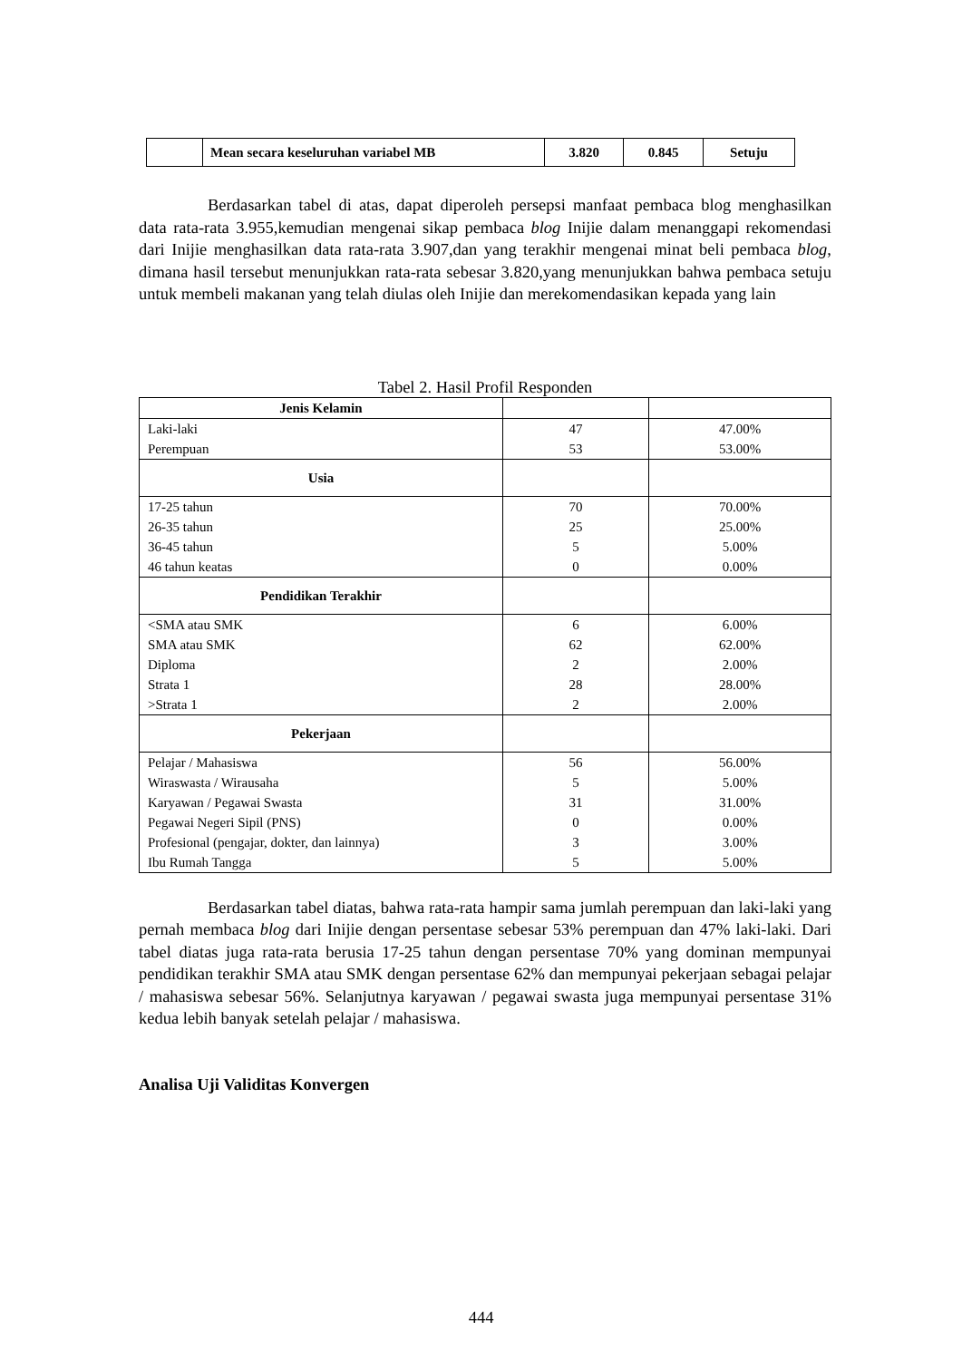| | Mean secara keseluruhan variabel MB | 3.820 | 0.845 | Setuju |
Berdasarkan tabel di atas, dapat diperoleh persepsi manfaat pembaca blog menghasilkan data rata-rata 3.955,kemudian mengenai sikap pembaca blog Inijie dalam menanggapi rekomendasi dari Inijie menghasilkan data rata-rata 3.907,dan yang terakhir mengenai minat beli pembaca blog, dimana hasil tersebut menunjukkan rata-rata sebesar 3.820,yang menunjukkan bahwa pembaca setuju untuk membeli makanan yang telah diulas oleh Inijie dan merekomendasikan kepada yang lain
Tabel 2. Hasil Profil Responden
| Jenis Kelamin | | |
| Laki-laki Perempuan | 47 53 | 47.00% 53.00% |
| Usia | | |
| 17-25 tahun 26-35 tahun 36-45 tahun 46 tahun keatas | 70 25 5 0 | 70.00% 25.00% 5.00% 0.00% |
| Pendidikan Terakhir | | |
| <SMA atau SMK SMA atau SMK Diploma Strata 1 >Strata 1 | 6 62 2 28 2 | 6.00% 62.00% 2.00% 28.00% 2.00% |
| Pekerjaan | | |
| Pelajar / Mahasiswa Wiraswasta / Wirausaha Karyawan / Pegawai Swasta Pegawai Negeri Sipil (PNS) Profesional (pengajar, dokter, dan lainnya) Ibu Rumah Tangga | 56 5 31 0 3 5 | 56.00% 5.00% 31.00% 0.00% 3.00% 5.00% |
Berdasarkan tabel diatas, bahwa rata-rata hampir sama jumlah perempuan dan laki-laki yang pernah membaca blog dari Inijie dengan persentase sebesar 53% perempuan dan 47% laki-laki. Dari tabel diatas juga rata-rata berusia 17-25 tahun dengan persentase 70% yang dominan mempunyai pendidikan terakhir SMA atau SMK dengan persentase 62% dan mempunyai pekerjaan sebagai pelajar / mahasiswa sebesar 56%. Selanjutnya karyawan / pegawai swasta juga mempunyai persentase 31% kedua lebih banyak setelah pelajar / mahasiswa.
Analisa Uji Validitas Konvergen
444